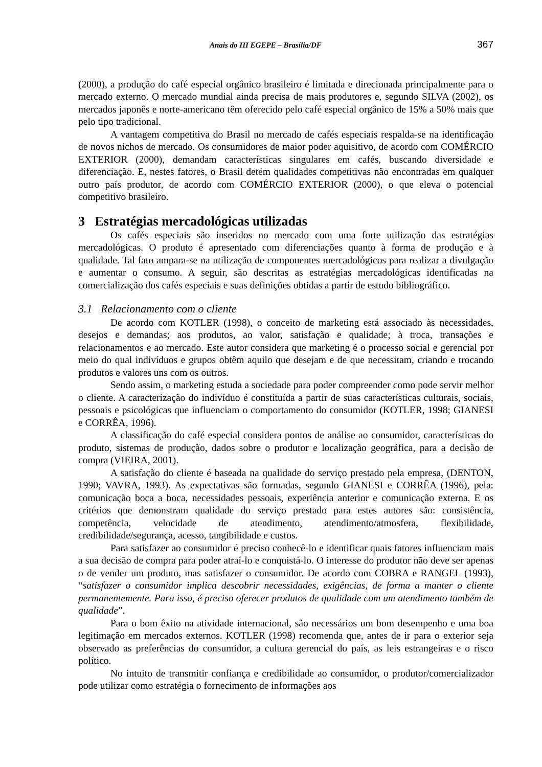Anais do III EGEPE – Brasília/DF 367
(2000), a produção do café especial orgânico brasileiro é limitada e direcionada principalmente para o mercado externo. O mercado mundial ainda precisa de mais produtores e, segundo SILVA (2002), os mercados japonês e norte-americano têm oferecido pelo café especial orgânico de 15% a 50% mais que pelo tipo tradicional.
A vantagem competitiva do Brasil no mercado de cafés especiais respalda-se na identificação de novos nichos de mercado. Os consumidores de maior poder aquisitivo, de acordo com COMÉRCIO EXTERIOR (2000), demandam características singulares em cafés, buscando diversidade e diferenciação. E, nestes fatores, o Brasil detém qualidades competitivas não encontradas em qualquer outro país produtor, de acordo com COMÉRCIO EXTERIOR (2000), o que eleva o potencial competitivo brasileiro.
3 Estratégias mercadológicas utilizadas
Os cafés especiais são inseridos no mercado com uma forte utilização das estratégias mercadológicas. O produto é apresentado com diferenciações quanto à forma de produção e à qualidade. Tal fato ampara-se na utilização de componentes mercadológicos para realizar a divulgação e aumentar o consumo. A seguir, são descritas as estratégias mercadológicas identificadas na comercialização dos cafés especiais e suas definições obtidas a partir de estudo bibliográfico.
3.1 Relacionamento com o cliente
De acordo com KOTLER (1998), o conceito de marketing está associado às necessidades, desejos e demandas; aos produtos, ao valor, satisfação e qualidade; à troca, transações e relacionamentos e ao mercado. Este autor considera que marketing é o processo social e gerencial por meio do qual indivíduos e grupos obtêm aquilo que desejam e de que necessitam, criando e trocando produtos e valores uns com os outros.
Sendo assim, o marketing estuda a sociedade para poder compreender como pode servir melhor o cliente. A caracterização do indivíduo é constituída a partir de suas características culturais, sociais, pessoais e psicológicas que influenciam o comportamento do consumidor (KOTLER, 1998; GIANESI e CORRÊA, 1996).
A classificação do café especial considera pontos de análise ao consumidor, características do produto, sistemas de produção, dados sobre o produtor e localização geográfica, para a decisão de compra (VIEIRA, 2001).
A satisfação do cliente é baseada na qualidade do serviço prestado pela empresa, (DENTON, 1990; VAVRA, 1993). As expectativas são formadas, segundo GIANESI e CORRÊA (1996), pela: comunicação boca a boca, necessidades pessoais, experiência anterior e comunicação externa. E os critérios que demonstram qualidade do serviço prestado para estes autores são: consistência, competência, velocidade de atendimento, atendimento/atmosfera, flexibilidade, credibilidade/segurança, acesso, tangibilidade e custos.
Para satisfazer ao consumidor é preciso conhecê-lo e identificar quais fatores influenciam mais a sua decisão de compra para poder atraí-lo e conquistá-lo. O interesse do produtor não deve ser apenas o de vender um produto, mas satisfazer o consumidor. De acordo com COBRA e RANGEL (1993), “satisfazer o consumidor implica descobrir necessidades, exigências, de forma a manter o cliente permanentemente. Para isso, é preciso oferecer produtos de qualidade com um atendimento também de qualidade”.
Para o bom êxito na atividade internacional, são necessários um bom desempenho e uma boa legitimação em mercados externos. KOTLER (1998) recomenda que, antes de ir para o exterior seja observado as preferências do consumidor, a cultura gerencial do país, as leis estrangeiras e o risco político.
No intuito de transmitir confiança e credibilidade ao consumidor, o produtor/comercializador pode utilizar como estratégia o fornecimento de informações aos